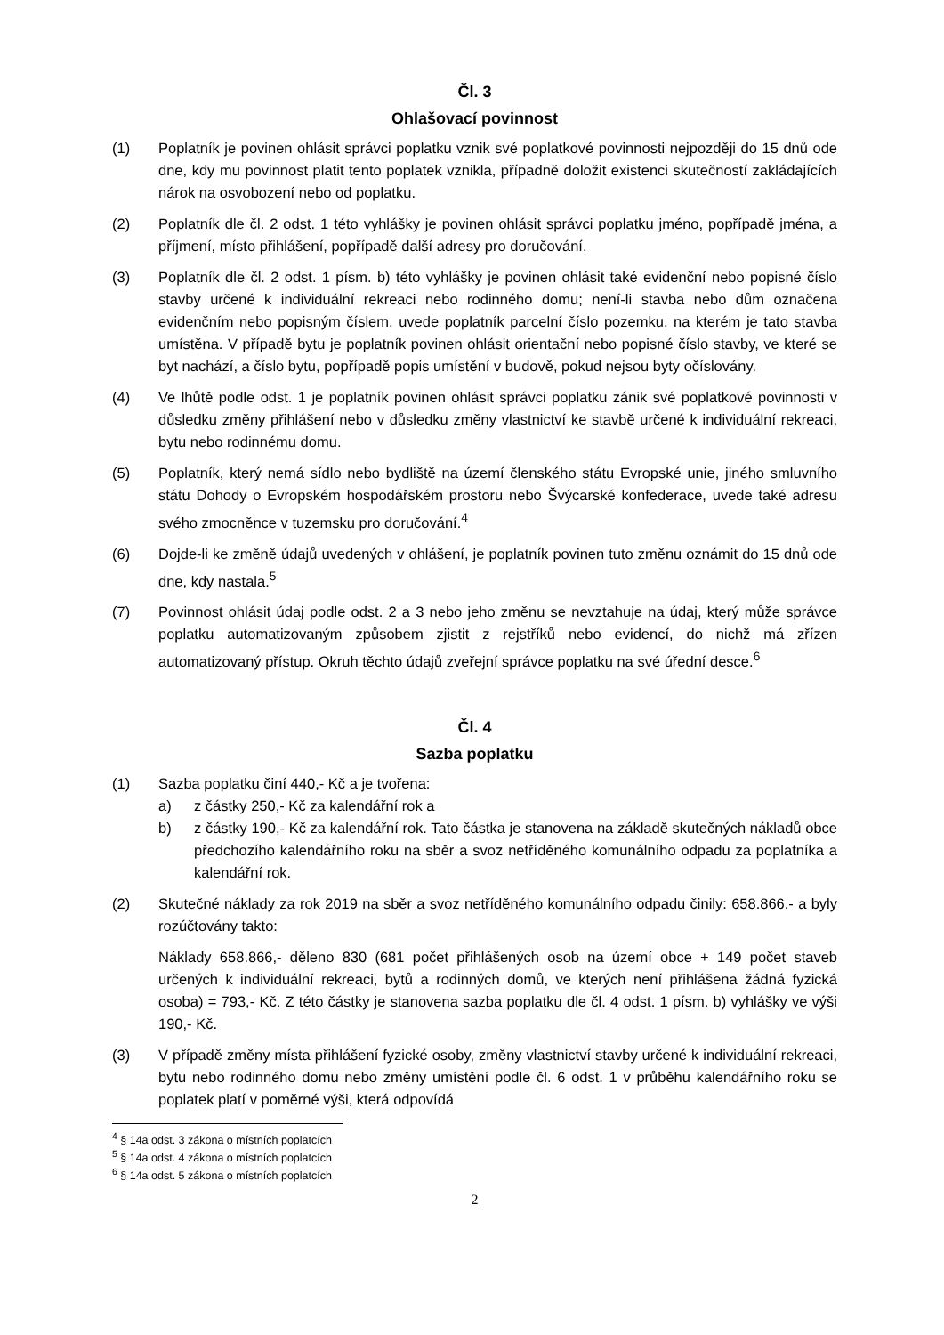Čl. 3
Ohlašovací povinnost
(1) Poplatník je povinen ohlásit správci poplatku vznik své poplatkové povinnosti nejpozději do 15 dnů ode dne, kdy mu povinnost platit tento poplatek vznikla, případně doložit existenci skutečností zakládajících nárok na osvobození nebo od poplatku.
(2) Poplatník dle čl. 2 odst. 1 této vyhlášky je povinen ohlásit správci poplatku jméno, popřípadě jména, a příjmení, místo přihlášení, popřípadě další adresy pro doručování.
(3) Poplatník dle čl. 2 odst. 1 písm. b) této vyhlášky je povinen ohlásit také evidenční nebo popisné číslo stavby určené k individuální rekreaci nebo rodinného domu; není-li stavba nebo dům označena evidenčním nebo popisným číslem, uvede poplatník parcelní číslo pozemku, na kterém je tato stavba umístěna. V případě bytu je poplatník povinen ohlásit orientační nebo popisné číslo stavby, ve které se byt nachází, a číslo bytu, popřípadě popis umístění v budově, pokud nejsou byty očíslovány.
(4) Ve lhůtě podle odst. 1 je poplatník povinen ohlásit správci poplatku zánik své poplatkové povinnosti v důsledku změny přihlášení nebo v důsledku změny vlastnictví ke stavbě určené k individuální rekreaci, bytu nebo rodinnému domu.
(5) Poplatník, který nemá sídlo nebo bydliště na území členského státu Evropské unie, jiného smluvního státu Dohody o Evropském hospodářském prostoru nebo Švýcarské konfederace, uvede také adresu svého zmocněnce v tuzemsku pro doručování.<sup>4</sup>
(6) Dojde-li ke změně údajů uvedených v ohlášení, je poplatník povinen tuto změnu oznámit do 15 dnů ode dne, kdy nastala.<sup>5</sup>
(7) Povinnost ohlásit údaj podle odst. 2 a 3 nebo jeho změnu se nevztahuje na údaj, který může správce poplatku automatizovaným způsobem zjistit z rejstříků nebo evidencí, do nichž má zřízen automatizovaný přístup. Okruh těchto údajů zveřejní správce poplatku na své úřední desce.<sup>6</sup>
Čl. 4
Sazba poplatku
(1) Sazba poplatku činí 440,- Kč a je tvořena:
a) z částky 250,- Kč za kalendářní rok a
b) z částky 190,- Kč za kalendářní rok. Tato částka je stanovena na základě skutečných nákladů obce předchozího kalendářního roku na sběr a svoz netříděného komunálního odpadu za poplatníka a kalendářní rok.
(2) Skutečné náklady za rok 2019 na sběr a svoz netříděného komunálního odpadu činily: 658.866,- a byly rozúčtovány takto:
Náklady 658.866,- děleno 830 (681 počet přihlášených osob na území obce + 149 počet staveb určených k individuální rekreaci, bytů a rodinných domů, ve kterých není přihlášena žádná fyzická osoba) = 793,- Kč. Z této částky je stanovena sazba poplatku dle čl. 4 odst. 1 písm. b) vyhlášky ve výši 190,- Kč.
(3) V případě změny místa přihlášení fyzické osoby, změny vlastnictví stavby určené k individuální rekreaci, bytu nebo rodinného domu nebo změny umístění podle čl. 6 odst. 1 v průběhu kalendářního roku se poplatek platí v poměrné výši, která odpovídá
<sup>4</sup> § 14a odst. 3 zákona o místních poplatcích
<sup>5</sup> § 14a odst. 4 zákona o místních poplatcích
<sup>6</sup> § 14a odst. 5 zákona o místních poplatcích
2